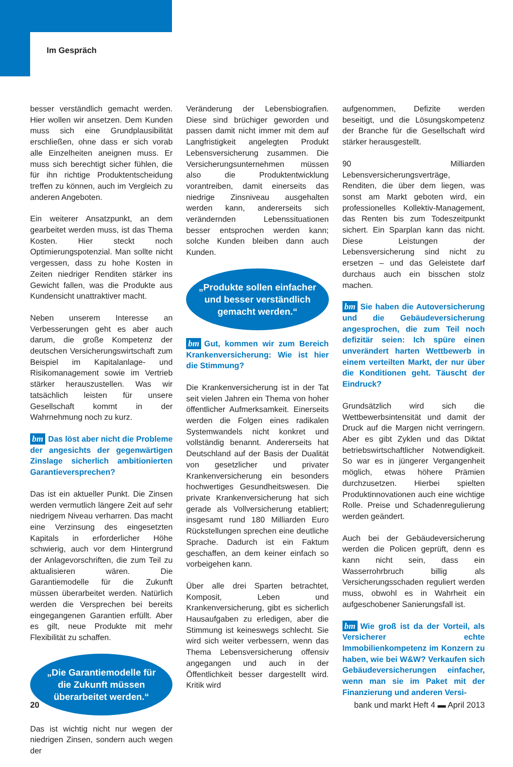Im Gespräch
besser verständlich gemacht werden. Hier wollen wir ansetzen. Dem Kunden muss sich eine Grundplausibilität erschließen, ohne dass er sich vorab alle Einzelheiten aneignen muss. Er muss sich berechtigt sicher fühlen, die für ihn richtige Produktentscheidung treffen zu können, auch im Vergleich zu anderen Angeboten.
Ein weiterer Ansatzpunkt, an dem gearbeitet werden muss, ist das Thema Kosten. Hier steckt noch Optimierungspotenzial. Man sollte nicht vergessen, dass zu hohe Kosten in Zeiten niedriger Renditen stärker ins Gewicht fallen, was die Produkte aus Kundensicht unattraktiver macht.
Neben unserem Interesse an Verbesserungen geht es aber auch darum, die große Kompetenz der deutschen Versicherungswirtschaft zum Beispiel im Kapitalanlage- und Risikomanagement sowie im Vertrieb stärker herauszustellen. Was wir tatsächlich leisten für unsere Gesellschaft kommt in der Wahrnehmung noch zu kurz.
bm Das löst aber nicht die Probleme der angesichts der gegenwärtigen Zinslage sicherlich ambitionierten Garantieversprechen?
Das ist ein aktueller Punkt. Die Zinsen werden vermutlich längere Zeit auf sehr niedrigem Niveau verharren. Das macht eine Verzinsung des eingesetzten Kapitals in erforderlicher Höhe schwierig, auch vor dem Hintergrund der Anlagevorschriften, die zum Teil zu aktualisieren wären. Die Garantiemodelle für die Zukunft müssen überarbeitet werden. Natürlich werden die Versprechen bei bereits eingegangenen Garantien erfüllt. Aber es gilt, neue Produkte mit mehr Flexibilität zu schaffen.
„Die Garantiemodelle für die Zukunft müssen überarbeitet werden.“
Das ist wichtig nicht nur wegen der niedrigen Zinsen, sondern auch wegen der
Veränderung der Lebensbiografien. Diese sind brüchiger geworden und passen damit nicht immer mit dem auf Langfristigkeit angelegten Produkt Lebensversicherung zusammen. Die Versicherungsunternehmen müssen also die Produktentwicklung vorantreiben, damit einerseits das niedrige Zinsniveau ausgehalten werden kann, andererseits sich verändernden Lebenssituationen besser entsprochen werden kann; solche Kunden bleiben dann auch Kunden.
„Produkte sollen einfacher und besser verständlich gemacht werden.“
bm Gut, kommen wir zum Bereich Krankenversicherung: Wie ist hier die Stimmung?
Die Krankenversicherung ist in der Tat seit vielen Jahren ein Thema von hoher öffentlicher Aufmerksamkeit. Einerseits werden die Folgen eines radikalen Systemwandels nicht konkret und vollständig benannt. Andererseits hat Deutschland auf der Basis der Dualität von gesetzlicher und privater Krankenversicherung ein besonders hochwertiges Gesundheitswesen. Die private Krankenversicherung hat sich gerade als Vollversicherung etabliert; insgesamt rund 180 Milliarden Euro Rückstellungen sprechen eine deutliche Sprache. Dadurch ist ein Faktum geschaffen, an dem keiner einfach so vorbeigehen kann.
Über alle drei Sparten betrachtet, Komposit, Leben und Krankenversicherung, gibt es sicherlich Hausaufgaben zu erledigen, aber die Stimmung ist keineswegs schlecht. Sie wird sich weiter verbessern, wenn das Thema Lebensversicherung offensiv angegangen und auch in der Öffentlichkeit besser dargestellt wird. Kritik wird
aufgenommen, Defizite werden beseitigt, und die Lösungskompetenz der Branche für die Gesellschaft wird stärker herausgestellt.
90 Milliarden Lebensversicherungsverträge, Renditen, die über dem liegen, was sonst am Markt geboten wird, ein professionelles Kollektiv-Management, das Renten bis zum Todeszeitpunkt sichert. Ein Sparplan kann das nicht. Diese Leistungen der Lebensversicherung sind nicht zu ersetzen – und das Geleistete darf durchaus auch ein bisschen stolz machen.
bm Sie haben die Autoversicherung und die Gebäudeversicherung angesprochen, die zum Teil noch defizitär seien: Ich spüre einen unverändert harten Wettbewerb in einem verteilten Markt, der nur über die Konditionen geht. Täuscht der Eindruck?
Grundsätzlich wird sich die Wettbewerbsintensität und damit der Druck auf die Margen nicht verringern. Aber es gibt Zyklen und das Diktat betriebswirtschaftlicher Notwendigkeit. So war es in jüngerer Vergangenheit möglich, etwas höhere Prämien durchzusetzen. Hierbei spielten Produktinnovationen auch eine wichtige Rolle. Preise und Schadenregulierung werden geändert.
Auch bei der Gebäudeversicherung werden die Policen geprüft, denn es kann nicht sein, dass ein Wasserrohrbruch billig als Versicherungsschaden reguliert werden muss, obwohl es in Wahrheit ein aufgeschobener Sanierungsfall ist.
bm Wie groß ist da der Vorteil, als Versicherer echte Immobilienkompetenz im Konzern zu haben, wie bei W&W? Verkaufen sich Gebäudeversicherungen einfacher, wenn man sie im Paket mit der Finanzierung und anderen Versi-
20 bank und markt Heft 4 ▬ April 2013